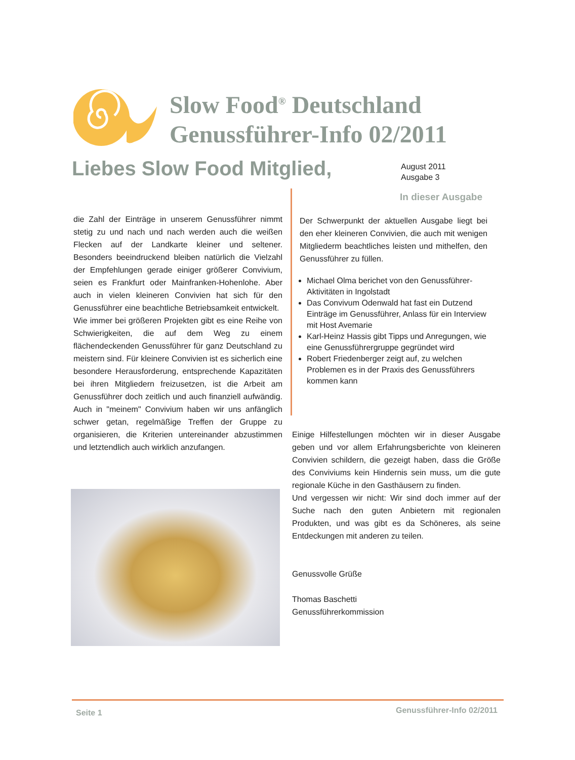Slow Food<sup>®</sup> Deutschland
Genussführer-Info 02/2011
Liebes Slow Food Mitglied,
August 2011
Ausgabe 3
In dieser Ausgabe
die Zahl der Einträge in unserem Genussführer nimmt stetig zu und nach und nach werden auch die weißen Flecken auf der Landkarte kleiner und seltener. Besonders beeindruckend bleiben natürlich die Vielzahl der Empfehlungen gerade einiger größerer Convivium, seien es Frankfurt oder Mainfranken-Hohenlohe. Aber auch in vielen kleineren Convivien hat sich für den Genussführer eine beachtliche Betriebsamkeit entwickelt.
Wie immer bei größeren Projekten gibt es eine Reihe von Schwierigkeiten, die auf dem Weg zu einem flächendeckenden Genussführer für ganz Deutschland zu meistern sind. Für kleinere Convivien ist es sicherlich eine besondere Herausforderung, entsprechende Kapazitäten bei ihren Mitgliedern freizusetzen, ist die Arbeit am Genussführer doch zeitlich und auch finanziell aufwändig. Auch in "meinem" Convivium haben wir uns anfänglich schwer getan, regelmäßige Treffen der Gruppe zu organisieren, die Kriterien untereinander abzustimmen und letztendlich auch wirklich anzufangen.
Der Schwerpunkt der aktuellen Ausgabe liegt bei den eher kleineren Convivien, die auch mit wenigen Mitgliederm beachtliches leisten und mithelfen, den Genussführer zu füllen.
Michael Olma berichet von den Genussführer-Aktivitäten in Ingolstadt
Das Convivum Odenwald hat fast ein Dutzend Einträge im Genussführer, Anlass für ein Interview mit Host Avemarie
Karl-Heinz Hassis gibt Tipps und Anregungen, wie eine Genussführergruppe gegründet wird
Robert Friedenberger zeigt auf, zu welchen Problemen es in der Praxis des Genussführers kommen kann
Einige Hilfestellungen möchten wir in dieser Ausgabe geben und vor allem Erfahrungsberichte von kleineren Convivien schildern, die gezeigt haben, dass die Größe des Conviviums kein Hindernis sein muss, um die gute regionale Küche in den Gasthäusern zu finden.
Und vergessen wir nicht: Wir sind doch immer auf der Suche nach den guten Anbietern mit regionalen Produkten, und was gibt es da Schöneres, als seine Entdeckungen mit anderen zu teilen.
Genussvolle Grüße
Thomas Baschetti
Genussführerkommission
Seite 1 Genussführer-Info 02/2011